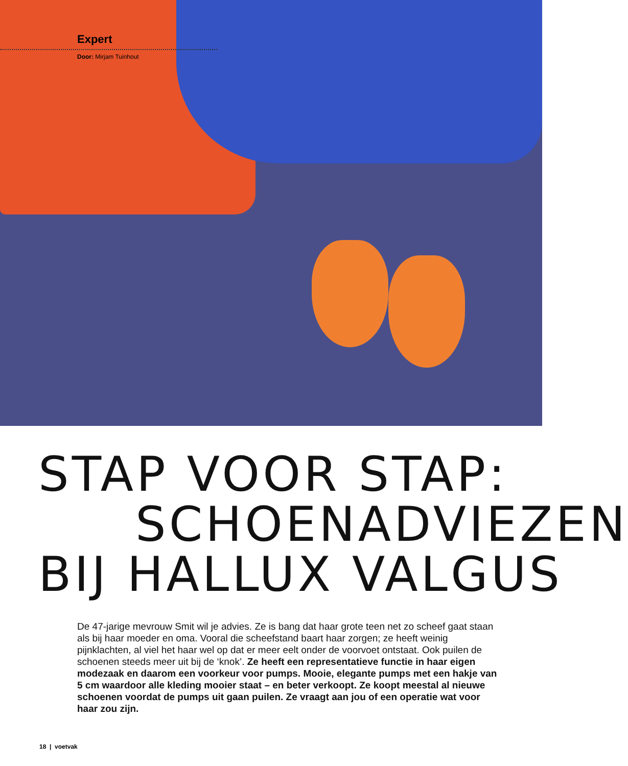Expert
Door: Mirjam Tuinhout
STAP VOOR STAP:
SCHOENADVIEZEN
BIJ HALLUX VALGUS
De 47-jarige mevrouw Smit wil je advies. Ze is bang dat haar grote teen net zo scheef gaat staan als bij haar moeder en oma. Vooral die scheefstand baart haar zorgen; ze heeft weinig pijnklachten, al viel het haar wel op dat er meer eelt onder de voorvoet ontstaat. Ook puilen de schoenen steeds meer uit bij de ‘knok’. Ze heeft een representatieve functie in haar eigen modezaak en daarom een voorkeur voor pumps. Mooie, elegante pumps met een hakje van 5 cm waardoor alle kleding mooier staat – en beter verkoopt. Ze koopt meestal al nieuwe schoenen voordat de pumps uit gaan puilen. Ze vraagt aan jou of een operatie wat voor haar zou zijn.
18 | voetvak